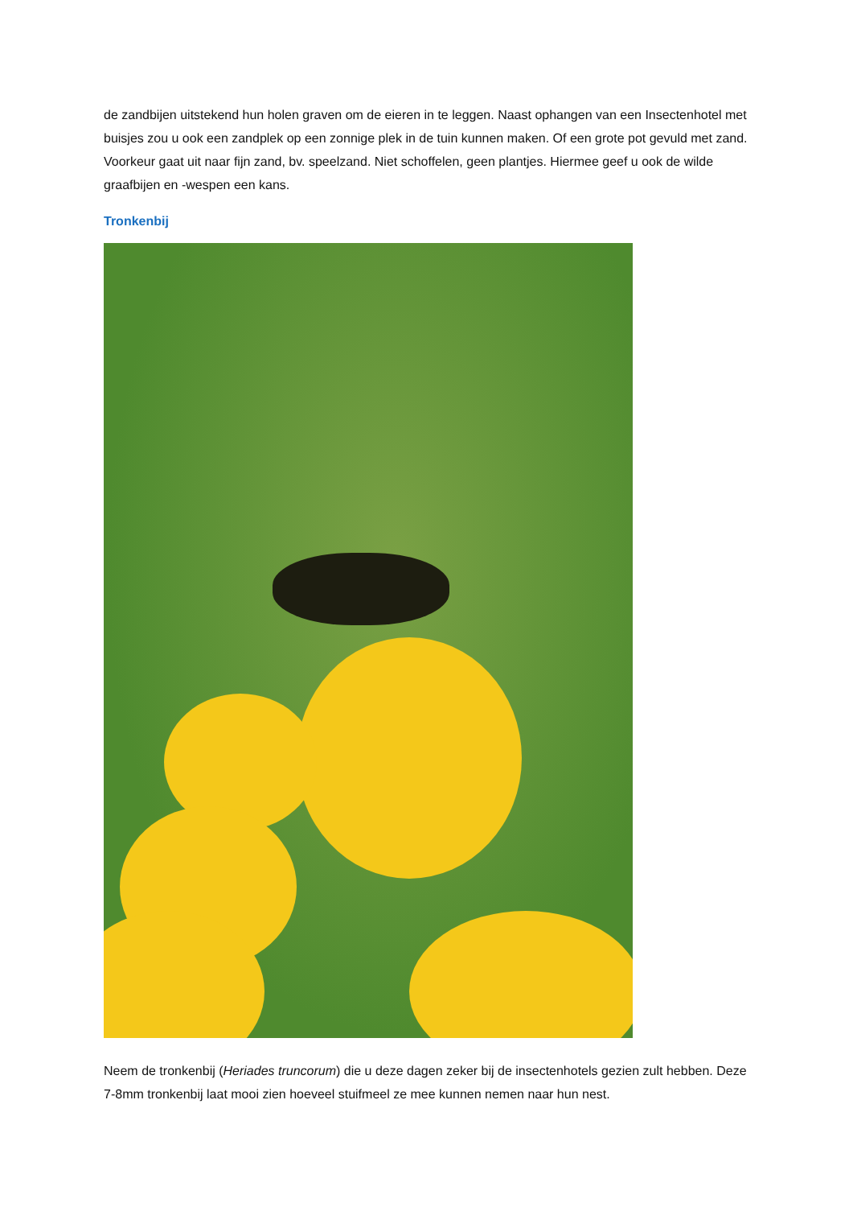de zandbijen uitstekend hun holen graven om de eieren in te leggen. Naast ophangen van een Insectenhotel met buisjes zou u ook een zandplek op een zonnige plek in de tuin kunnen maken. Of een grote pot gevuld met zand. Voorkeur gaat uit naar fijn zand, bv. speelzand. Niet schoffelen, geen plantjes. Hiermee geef u ook de wilde graafbijen en -wespen een kans.
Tronkenbij
Neem de tronkenbij (Heriades truncorum) die u deze dagen zeker bij de insectenhotels gezien zult hebben. Deze 7-8mm tronkenbij laat mooi zien hoeveel stuifmeel ze mee kunnen nemen naar hun nest.